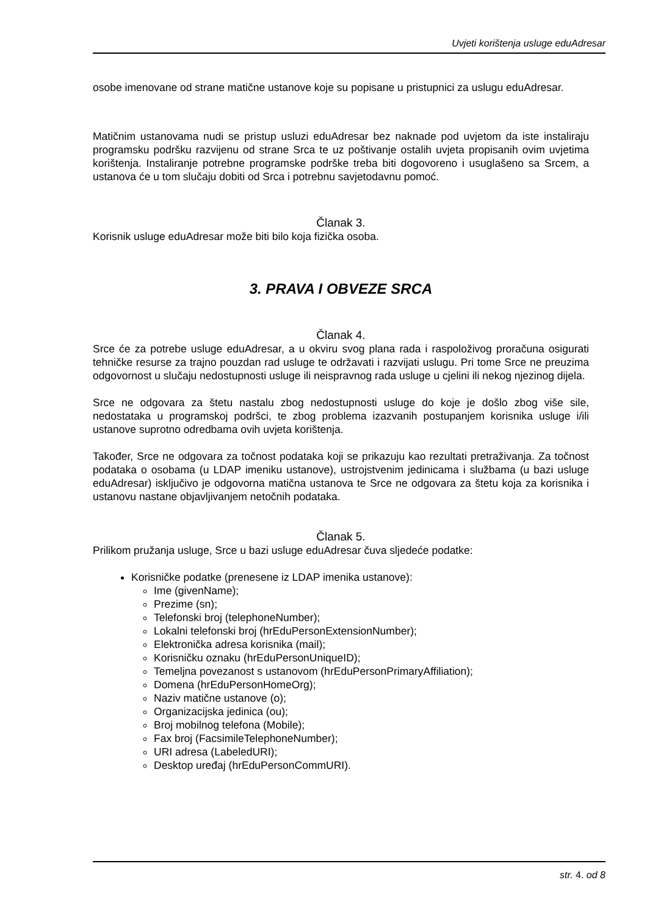Uvjeti korištenja usluge eduAdresar
osobe imenovane od strane matične ustanove koje su popisane u pristupnici za uslugu eduAdresar.
Matičnim ustanovama nudi se pristup usluzi eduAdresar bez naknade pod uvjetom da iste instaliraju programsku podršku razvijenu od strane Srca te uz poštivanje ostalih uvjeta propisanih ovim uvjetima korištenja. Instaliranje potrebne programske podrške treba biti dogovoreno i usuglašeno sa Srcem, a ustanova će u tom slučaju dobiti od Srca i potrebnu savjetodavnu pomoć.
Članak 3.
Korisnik usluge eduAdresar može biti bilo koja fizička osoba.
3. PRAVA I OBVEZE SRCA
Članak 4.
Srce će za potrebe usluge eduAdresar, a u okviru svog plana rada i raspoloživog proračuna osigurati tehničke resurse za trajno pouzdan rad usluge te održavati i razvijati uslugu. Pri tome Srce ne preuzima odgovornost u slučaju nedostupnosti usluge ili neispravnog rada usluge u cjelini ili nekog njezinog dijela.
Srce ne odgovara za štetu nastalu zbog nedostupnosti usluge do koje je došlo zbog više sile, nedostataka u programskoj podršci, te zbog problema izazvanih postupanjem korisnika usluge i/ili ustanove suprotno odredbama ovih uvjeta korištenja.
Također, Srce ne odgovara za točnost podataka koji se prikazuju kao rezultati pretraživanja. Za točnost podataka o osobama (u LDAP imeniku ustanove), ustrojstvenim jedinicama i službama (u bazi usluge eduAdresar) isključivo je odgovorna matična ustanova te Srce ne odgovara za štetu koja za korisnika i ustanovu nastane objavljivanjem netočnih podataka.
Članak 5.
Prilikom pružanja usluge, Srce u bazi usluge eduAdresar čuva sljedeće podatke:
Korisničke podatke (prenesene iz LDAP imenika ustanove):
Ime (givenName);
Prezime (sn);
Telefonski broj (telephoneNumber);
Lokalni telefonski broj (hrEduPersonExtensionNumber);
Elektronička adresa korisnika (mail);
Korisničku oznaku (hrEduPersonUniqueID);
Temeljna povezanost s ustanovom (hrEduPersonPrimaryAffiliation);
Domena (hrEduPersonHomeOrg);
Naziv matične ustanove (o);
Organizacijska jedinica (ou);
Broj mobilnog telefona (Mobile);
Fax broj (FacsimileTelephoneNumber);
URI adresa (LabeledURI);
Desktop uređaj (hrEduPersonCommURI).
str. 4. od 8